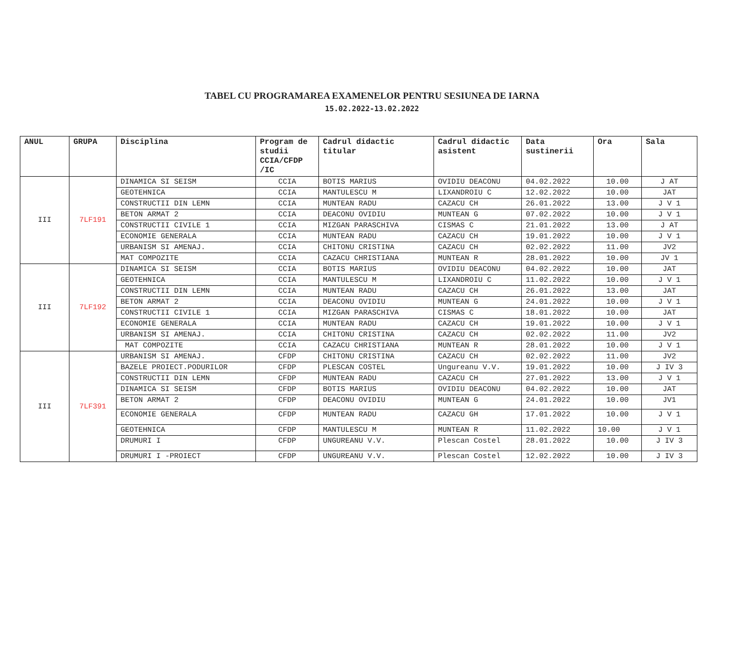TABEL CU PROGRAMAREA EXAMENELOR PENTRU SESIUNEA DE IARNA
15.02.2022-13.02.2022
| ANUL | GRUPA | Disciplina | Program de studii CCIA/CFDP /IC | Cadrul didactic titular | Cadrul didactic asistent | Data sustinerii | Ora | Sala |
| --- | --- | --- | --- | --- | --- | --- | --- | --- |
| III | 7LF191 | DINAMICA SI SEISM | CCIA | BOTIS MARIUS | OVIDIU DEACONU | 04.02.2022 | 10.00 | J AT |
| | | GEOTEHNICA | CCIA | MANTULESCU M | LIXANDROIU C | 12.02.2022 | 10.00 | JAT |
| | | CONSTRUCTII DIN LEMN | CCIA | MUNTEAN RADU | CAZACU CH | 26.01.2022 | 13.00 | J V 1 |
| | | BETON ARMAT 2 | CCIA | DEACONU OVIDIU | MUNTEAN G | 07.02.2022 | 10.00 | J V 1 |
| | | CONSTRUCTII CIVILE 1 | CCIA | MIZGAN PARASCHIVA | CISMAS C | 21.01.2022 | 13.00 | J AT |
| | | ECONOMIE GENERALA | CCIA | MUNTEAN RADU | CAZACU CH | 19.01.2022 | 10.00 | J V 1 |
| | | URBANISM SI AMENAJ. | CCIA | CHITONU CRISTINA | CAZACU CH | 02.02.2022 | 11.00 | JV2 |
| | | MAT COMPOZITE | CCIA | CAZACU CHRISTIANA | MUNTEAN R | 28.01.2022 | 10.00 | JV 1 |
| III | 7LF192 | DINAMICA SI SEISM | CCIA | BOTIS MARIUS | OVIDIU DEACONU | 04.02.2022 | 10.00 | JAT |
| | | GEOTEHNICA | CCIA | MANTULESCU M | LIXANDROIU C | 11.02.2022 | 10.00 | J V 1 |
| | | CONSTRUCTII DIN LEMN | CCIA | MUNTEAN RADU | CAZACU CH | 26.01.2022 | 13.00 | JAT |
| | | BETON ARMAT 2 | CCIA | DEACONU OVIDIU | MUNTEAN G | 24.01.2022 | 10.00 | J V 1 |
| | | CONSTRUCTII CIVILE 1 | CCIA | MIZGAN PARASCHIVA | CISMAS C | 18.01.2022 | 10.00 | JAT |
| | | ECONOMIE GENERALA | CCIA | MUNTEAN RADU | CAZACU CH | 19.01.2022 | 10.00 | J V 1 |
| | | URBANISM SI AMENAJ. | CCIA | CHITONU CRISTINA | CAZACU CH | 02.02.2022 | 11.00 | JV2 |
| | | MAT COMPOZITE | CCIA | CAZACU CHRISTIANA | MUNTEAN R | 28.01.2022 | 10.00 | J V 1 |
| III | 7LF391 | URBANISM SI AMENAJ. | CFDP | CHITONU CRISTINA | CAZACU CH | 02.02.2022 | 11.00 | JV2 |
| | | BAZELE PROIECT.PODURILOR | CFDP | PLESCAN COSTEL | Ungureanu V.V. | 19.01.2022 | 10.00 | J IV 3 |
| | | CONSTRUCTII DIN LEMN | CFDP | MUNTEAN RADU | CAZACU CH | 27.01.2022 | 13.00 | J V 1 |
| | | DINAMICA SI SEISM | CFDP | BOTIS MARIUS | OVIDIU DEACONU | 04.02.2022 | 10.00 | JAT |
| | | BETON ARMAT 2 | CFDP | DEACONU OVIDIU | MUNTEAN G | 24.01.2022 | 10.00 | JV1 |
| | | ECONOMIE GENERALA | CFDP | MUNTEAN RADU | CAZACU GH | 17.01.2022 | 10.00 | J V 1 |
| | | GEOTEHNICA | CFDP | MANTULESCU M | MUNTEAN R | 11.02.2022 | 10.00 | J V 1 |
| | | DRUMURI I | CFDP | UNGUREANU V.V. | Plescan Costel | 28.01.2022 | 10.00 | J IV 3 |
| | | DRUMURI I -PROIECT | CFDP | UNGUREANU V.V. | Plescan Costel | 12.02.2022 | 10.00 | J IV 3 |